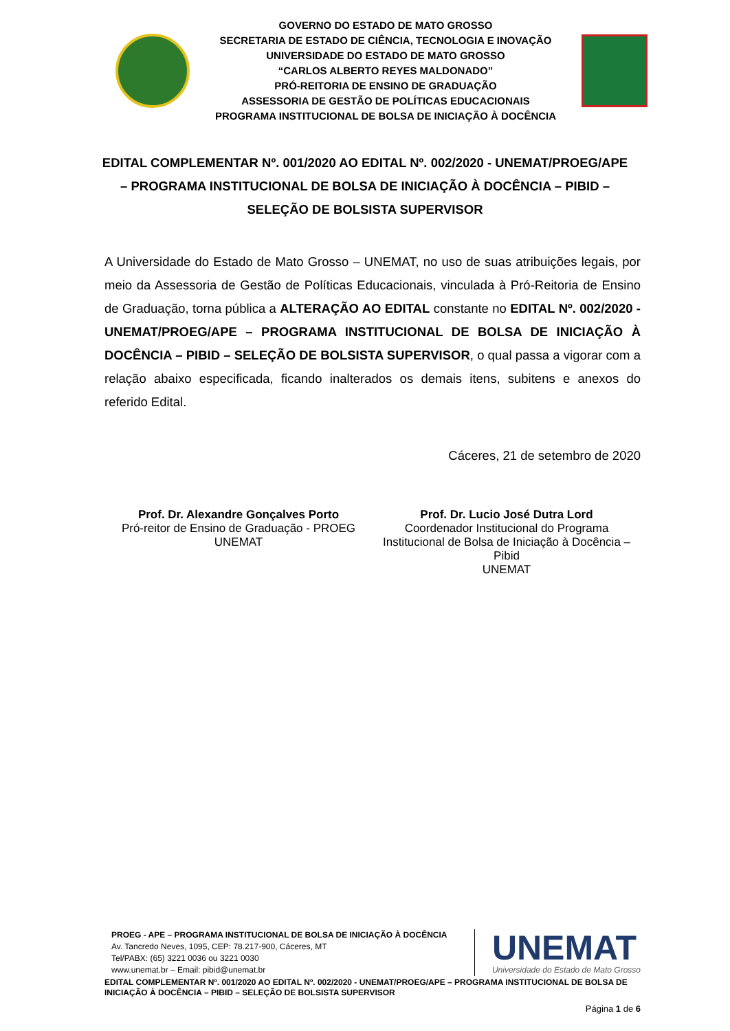GOVERNO DO ESTADO DE MATO GROSSO
SECRETARIA DE ESTADO DE CIÊNCIA, TECNOLOGIA E INOVAÇÃO
UNIVERSIDADE DO ESTADO DE MATO GROSSO
“CARLOS ALBERTO REYES MALDONADO”
PRÓ-REITORIA DE ENSINO DE GRADUAÇÃO
ASSESSORIA DE GESTÃO DE POLÍTICAS EDUCACIONAIS
PROGRAMA INSTITUCIONAL DE BOLSA DE INICIAÇÃO À DOCÊNCIA
EDITAL COMPLEMENTAR Nº. 001/2020 AO EDITAL Nº. 002/2020 - UNEMAT/PROEG/APE – PROGRAMA INSTITUCIONAL DE BOLSA DE INICIAÇÃO À DOCÊNCIA – PIBID – SELEÇÃO DE BOLSISTA SUPERVISOR
A Universidade do Estado de Mato Grosso – UNEMAT, no uso de suas atribuições legais, por meio da Assessoria de Gestão de Políticas Educacionais, vinculada à Pró-Reitoria de Ensino de Graduação, torna pública a ALTERAÇÃO AO EDITAL constante no EDITAL Nº. 002/2020 - UNEMAT/PROEG/APE – PROGRAMA INSTITUCIONAL DE BOLSA DE INICIAÇÃO À DOCÊNCIA – PIBID – SELEÇÃO DE BOLSISTA SUPERVISOR, o qual passa a vigorar com a relação abaixo especificada, ficando inalterados os demais itens, subitens e anexos do referido Edital.
Cáceres, 21 de setembro de 2020
Prof. Dr. Alexandre Gonçalves Porto
Pró-reitor de Ensino de Graduação - PROEG
UNEMAT
Prof. Dr. Lucio José Dutra Lord
Coordenador Institucional do Programa Institucional de Bolsa de Iniciação à Docência – Pibid
UNEMAT
PROEG - APE – PROGRAMA INSTITUCIONAL DE BOLSA DE INICIAÇÃO À DOCÊNCIA
Av. Tancredo Neves, 1095, CEP: 78.217-900, Cáceres, MT
Tel/PABX: (65) 3221 0036 ou 3221 0030
www.unemat.br – Email: pibid@unemat.br
UNEMAT
Universidade do Estado de Mato Grosso
EDITAL COMPLEMENTAR Nº. 001/2020 AO EDITAL Nº. 002/2020 - UNEMAT/PROEG/APE – PROGRAMA INSTITUCIONAL DE BOLSA DE INICIAÇÃO À DOCÊNCIA – PIBID – SELEÇÃO DE BOLSISTA SUPERVISOR
Página 1 de 6